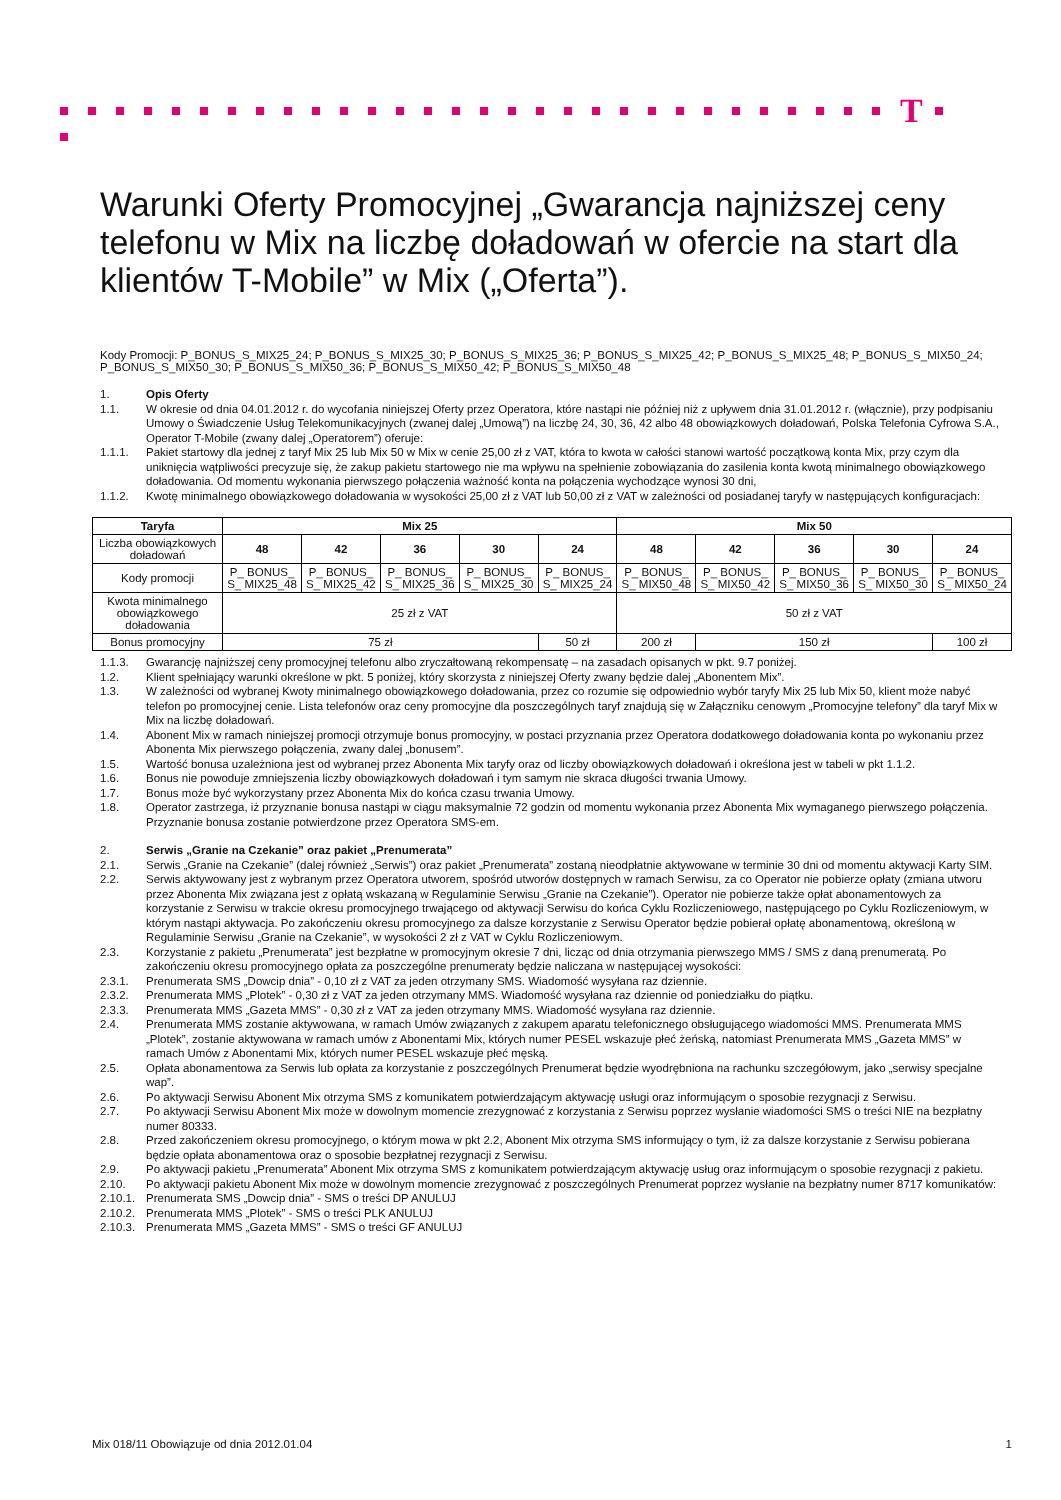T
Warunki Oferty Promocyjnej „Gwarancja najniższej ceny telefonu w Mix na liczbę doładowań w ofercie na start dla klientów T-Mobile” w Mix („Oferta”).
Kody Promocji: P_BONUS_S_MIX25_24; P_BONUS_S_MIX25_30; P_BONUS_S_MIX25_36; P_BONUS_S_MIX25_42; P_BONUS_S_MIX25_48; P_BONUS_S_MIX50_24; P_BONUS_S_MIX50_30; P_BONUS_S_MIX50_36; P_BONUS_S_MIX50_42; P_BONUS_S_MIX50_48
1. Opis Oferty
1.1. W okresie od dnia 04.01.2012 r. do wycofania niniejszej Oferty przez Operatora, które nastąpi nie później niż z upływem dnia 31.01.2012 r. (włącznie), przy podpisaniu Umowy o Świadczenie Usług Telekomunikacyjnych (zwanej dalej „Umową”) na liczbę 24, 30, 36, 42 albo 48 obowiązkowych doładowań, Polska Telefonia Cyfrowa S.A., Operator T-Mobile (zwany dalej „Operatorem”) oferuje:
1.1.1. Pakiet startowy dla jednej z taryf Mix 25 lub Mix 50 w Mix w cenie 25,00 zł z VAT, która to kwota w całości stanowi wartość początkową konta Mix, przy czym dla uniknięcia wątpliwości precyzuje się, że zakup pakietu startowego nie ma wpływu na spełnienie zobowiązania do zasilenia konta kwotą minimalnego obowiązkowego doładowania. Od momentu wykonania pierwszego połączenia ważność konta na połączenia wychodzące wynosi 30 dni,
1.1.2. Kwotę minimalnego obowiązkowego doładowania w wysokości 25,00 zł z VAT lub 50,00 zł z VAT w zależności od posiadanej taryfy w następujących konfiguracjach:
| Taryfa | Mix 25 | | | | | Mix 50 | | | | |
| --- | --- | --- | --- | --- | --- | --- | --- | --- | --- | --- |
| Liczba obowiązkowych doładowań | 48 | 42 | 36 | 30 | 24 | 48 | 42 | 36 | 30 | 24 |
| Kody promocji | P_ BONUS_ S_ MIX25_48 | P_ BONUS_ S_ MIX25_42 | P_ BONUS_ S_ MIX25_36 | P_ BONUS_ S_ MIX25_30 | P_ BONUS_ S_ MIX25_24 | P_ BONUS_ S_ MIX50_48 | P_ BONUS_ S_ MIX50_42 | P_ BONUS_ S_ MIX50_36 | P_ BONUS_ S_ MIX50_30 | P_ BONUS_ S_ MIX50_24 |
| Kwota minimalnego obowiązkowego doładowania | 25 zł z VAT | | | | | 50 zł z VAT | | | | |
| Bonus promocyjny | 75 zł | | | | 50 zł | 200 zł | 150 zł | | | 100 zł |
1.1.3. Gwarancję najniższej ceny promocyjnej telefonu albo zryczałtowaną rekompensatę – na zasadach opisanych w pkt. 9.7 poniżej.
1.2. Klient spełniający warunki określone w pkt. 5 poniżej, który skorzysta z niniejszej Oferty zwany będzie dalej „Abonentem Mix”.
1.3. W zależności od wybranej Kwoty minimalnego obowiązkowego doładowania, przez co rozumie się odpowiednio wybór taryfy Mix 25 lub Mix 50, klient może nabyć telefon po promocyjnej cenie. Lista telefonów oraz ceny promocyjne dla poszczególnych taryf znajdują się w Załączniku cenowym „Promocyjne telefony” dla taryf Mix w Mix na liczbę doładowań.
1.4. Abonent Mix w ramach niniejszej promocji otrzymuje bonus promocyjny, w postaci przyznania przez Operatora dodatkowego doładowania konta po wykonaniu przez Abonenta Mix pierwszego połączenia, zwany dalej „bonusem”.
1.5. Wartość bonusa uzależniona jest od wybranej przez Abonenta Mix taryfy oraz od liczby obowiązkowych doładowań i określona jest w tabeli w pkt 1.1.2.
1.6. Bonus nie powoduje zmniejszenia liczby obowiązkowych doładowań i tym samym nie skraca długości trwania Umowy.
1.7. Bonus może być wykorzystany przez Abonenta Mix do końca czasu trwania Umowy.
1.8. Operator zastrzega, iż przyznanie bonusa nastąpi w ciągu maksymalnie 72 godzin od momentu wykonania przez Abonenta Mix wymaganego pierwszego połączenia. Przyznanie bonusa zostanie potwierdzone przez Operatora SMS-em.
2. Serwis „Granie na Czekanie” oraz pakiet „Prenumerata”
2.1. Serwis „Granie na Czekanie” (dalej również „Serwis”) oraz pakiet „Prenumerata” zostaną nieodpłatnie aktywowane w terminie 30 dni od momentu aktywacji Karty SIM.
2.2. Serwis aktywowany jest z wybranym przez Operatora utworem, spośród utworów dostępnych w ramach Serwisu, za co Operator nie pobierze opłaty (zmiana utworu przez Abonenta Mix związana jest z opłatą wskazaną w Regulaminie Serwisu „Granie na Czekanie”). Operator nie pobierze także opłat abonamentowych za korzystanie z Serwisu w trakcie okresu promocyjnego trwającego od aktywacji Serwisu do końca Cyklu Rozliczeniowego, następującego po Cyklu Rozliczeniowym, w którym nastąpi aktywacja. Po zakończeniu okresu promocyjnego za dalsze korzystanie z Serwisu Operator będzie pobierał opłatę abonamentową, określoną w Regulaminie Serwisu „Granie na Czekanie”, w wysokości 2 zł z VAT w Cyklu Rozliczeniowym.
2.3. Korzystanie z pakietu „Prenumerata” jest bezpłatne w promocyjnym okresie 7 dni, licząc od dnia otrzymania pierwszego MMS / SMS z daną prenumeratą. Po zakończeniu okresu promocyjnego opłata za poszczególne prenumeraty będzie naliczana w następującej wysokości:
2.3.1. Prenumerata SMS „Dowcip dnia” - 0,10 zł z VAT za jeden otrzymany SMS. Wiadomość wysyłana raz dziennie.
2.3.2. Prenumerata MMS „Plotek” - 0,30 zł z VAT za jeden otrzymany MMS. Wiadomość wysyłana raz dziennie od poniedziałku do piątku.
2.3.3. Prenumerata MMS „Gazeta MMS” - 0,30 zł z VAT za jeden otrzymany MMS. Wiadomość wysyłana raz dziennie.
2.4. Prenumerata MMS zostanie aktywowana, w ramach Umów związanych z zakupem aparatu telefonicznego obsługującego wiadomości MMS. Prenumerata MMS „Plotek”, zostanie aktywowana w ramach umów z Abonentami Mix, których numer PESEL wskazuje płeć żeńską, natomiast Prenumerata MMS „Gazeta MMS” w ramach Umów z Abonentami Mix, których numer PESEL wskazuje płeć męską.
2.5. Opłata abonamentowa za Serwis lub opłata za korzystanie z poszczególnych Prenumerat będzie wyodrębniona na rachunku szczegółowym, jako „serwisy specjalne wap”.
2.6. Po aktywacji Serwisu Abonent Mix otrzyma SMS z komunikatem potwierdzającym aktywację usługi oraz informującym o sposobie rezygnacji z Serwisu.
2.7. Po aktywacji Serwisu Abonent Mix może w dowolnym momencie zrezygnować z korzystania z Serwisu poprzez wysłanie wiadomości SMS o treści NIE na bezpłatny numer 80333.
2.8. Przed zakończeniem okresu promocyjnego, o którym mowa w pkt 2.2, Abonent Mix otrzyma SMS informujący o tym, iż za dalsze korzystanie z Serwisu pobierana będzie opłata abonamentowa oraz o sposobie bezpłatnej rezygnacji z Serwisu.
2.9. Po aktywacji pakietu „Prenumerata” Abonent Mix otrzyma SMS z komunikatem potwierdzającym aktywację usług oraz informującym o sposobie rezygnacji z pakietu.
2.10. Po aktywacji pakietu Abonent Mix może w dowolnym momencie zrezygnować z poszczególnych Prenumerat poprzez wysłanie na bezpłatny numer 8717 komunikatów:
2.10.1. Prenumerata SMS „Dowcip dnia” - SMS o treści DP ANULUJ
2.10.2. Prenumerata MMS „Plotek” - SMS o treści PLK ANULUJ
2.10.3. Prenumerata MMS „Gazeta MMS” - SMS o treści GF ANULUJ
Mix 018/11 Obowiązuje od dnia 2012.01.04 1